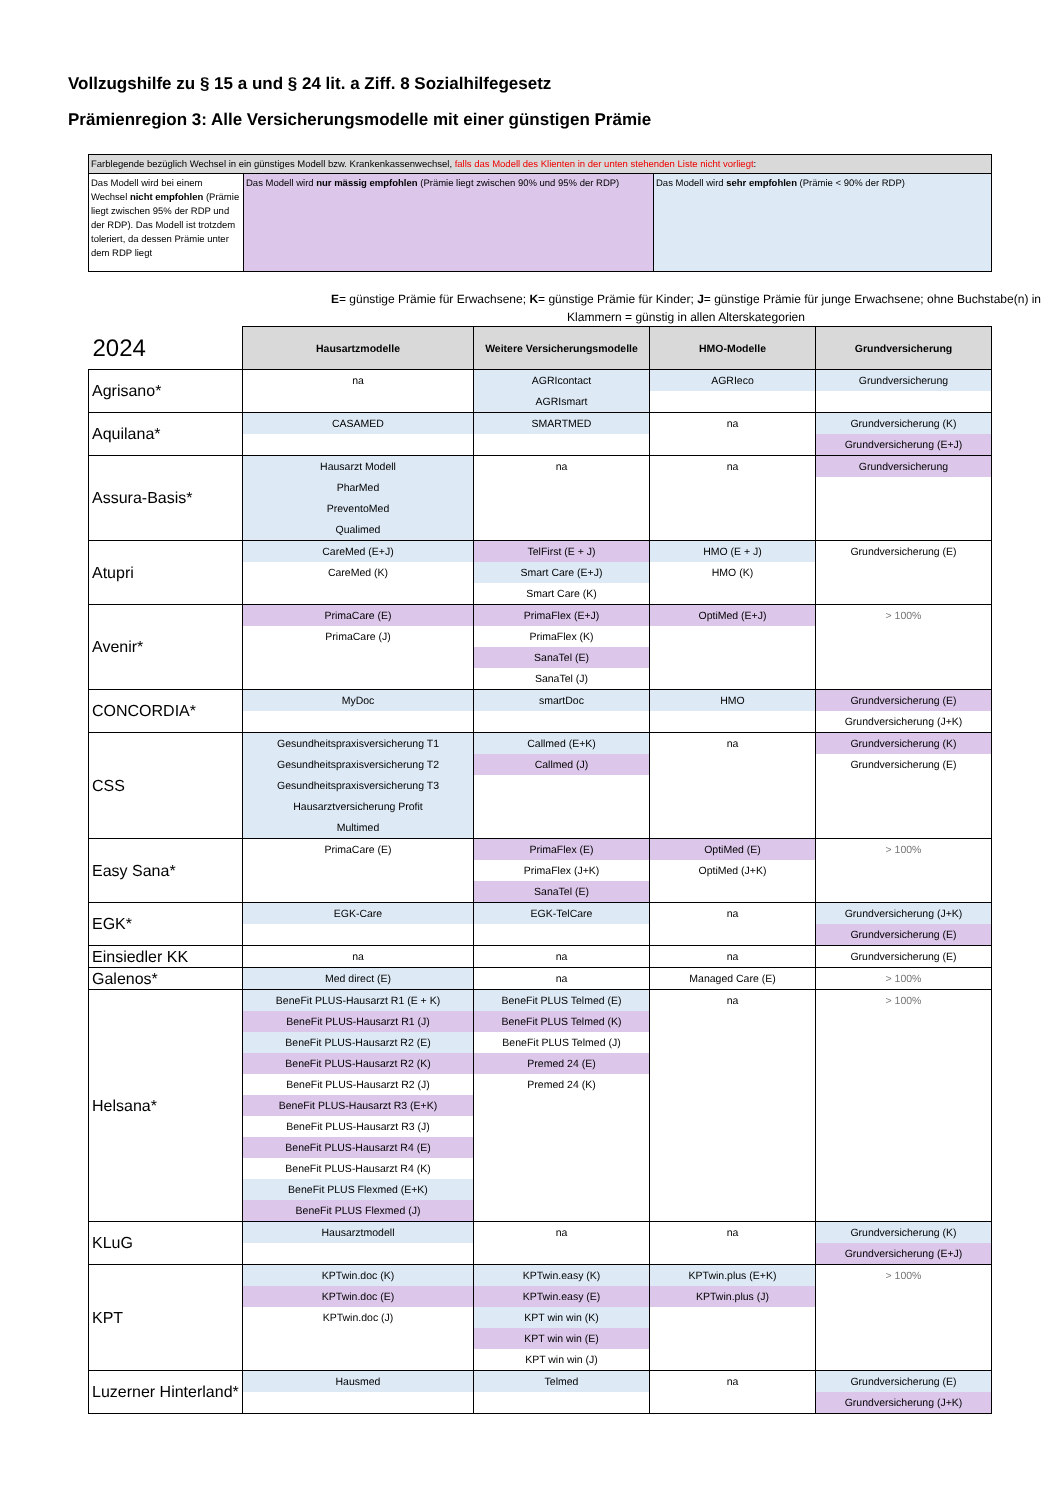Vollzugshilfe zu § 15 a und § 24 lit. a Ziff. 8 Sozialhilfegesetz
Prämienregion 3: Alle Versicherungsmodelle mit einer günstigen Prämie
| Farblegende bezüglich Wechsel in ein günstiges Modell bzw. Krankenkassenwechsel, falls das Modell des Klienten in der unten stehenden Liste nicht vorliegt : | | |
| Das Modell wird bei einem Wechsel nicht empfohlen (Prämie liegt zwischen 95% der RDP und der RDP). Das Modell ist trotzdem toleriert, da dessen Prämie unter dem RDP liegt | Das Modell wird nur mässig empfohlen (Prämie liegt zwischen 90% und 95% der RDP) | Das Modell wird sehr empfohlen (Prämie < 90% der RDP) |
E= günstige Prämie für Erwachsene; K= günstige Prämie für Kinder; J= günstige Prämie für junge Erwachsene; ohne Buchstabe(n) in Klammern = günstig in allen Alterskategorien
| 2024 | Hausartzmodelle | Weitere Versicherungsmodelle | HMO-Modelle | Grundversicherung |
| Agrisano* | na | AGRIcontact AGRIsmart | AGRIeco | Grundversicherung |
| Aquilana* | CASAMED | SMARTMED | na | Grundversicherung (K) Grundversicherung (E+J) |
| Assura-Basis* | Hausarzt Modell PharMed PreventoMed Qualimed | na | na | Grundversicherung |
| Atupri | CareMed (E+J) CareMed (K) | TelFirst (E + J) Smart Care (E+J) Smart Care (K) | HMO (E + J) HMO (K) | Grundversicherung (E) |
| Avenir* | PrimaCare (E) PrimaCare (J) | PrimaFlex (E+J) PrimaFlex (K) SanaTel (E) SanaTel (J) | OptiMed (E+J) | > 100% |
| CONCORDIA* | MyDoc | smartDoc | HMO | Grundversicherung (E) Grundversicherung (J+K) |
| CSS | Gesundheitspraxisversicherung T1 Gesundheitspraxisversicherung T2 Gesundheitspraxisversicherung T3 Hausarztversicherung Profit Multimed | Callmed (E+K) Callmed (J) | na | Grundversicherung (K) Grundversicherung (E) |
| Easy Sana* | PrimaCare (E) | PrimaFlex (E) PrimaFlex (J+K) SanaTel (E) | OptiMed (E) OptiMed (J+K) | > 100% |
| EGK* | EGK-Care | EGK-TelCare | na | Grundversicherung (J+K) Grundversicherung (E) |
| Einsiedler KK | na | na | na | Grundversicherung (E) |
| Galenos* | Med direct (E) | na | Managed Care (E) | > 100% |
| Helsana* | BeneFit PLUS-Hausarzt R1 (E + K) BeneFit PLUS-Hausarzt R1 (J) BeneFit PLUS-Hausarzt R2 (E) BeneFit PLUS-Hausarzt R2 (K) BeneFit PLUS-Hausarzt R2 (J) BeneFit PLUS-Hausarzt R3 (E+K) BeneFit PLUS-Hausarzt R3 (J) BeneFit PLUS-Hausarzt R4 (E) BeneFit PLUS-Hausarzt R4 (K) BeneFit PLUS Flexmed (E+K) BeneFit PLUS Flexmed (J) | BeneFit PLUS Telmed (E) BeneFit PLUS Telmed (K) BeneFit PLUS Telmed (J) Premed 24 (E) Premed 24 (K) | na | > 100% |
| KLuG | Hausarztmodell | na | na | Grundversicherung (K) Grundversicherung (E+J) |
| KPT | KPTwin.doc (K) KPTwin.doc (E) KPTwin.doc (J) | KPTwin.easy (K) KPTwin.easy (E) KPT win win (K) KPT win win (E) KPT win win (J) | KPTwin.plus (E+K) KPTwin.plus (J) | > 100% |
| Luzerner Hinterland* | Hausmed | Telmed | na | Grundversicherung (E) Grundversicherung (J+K) |